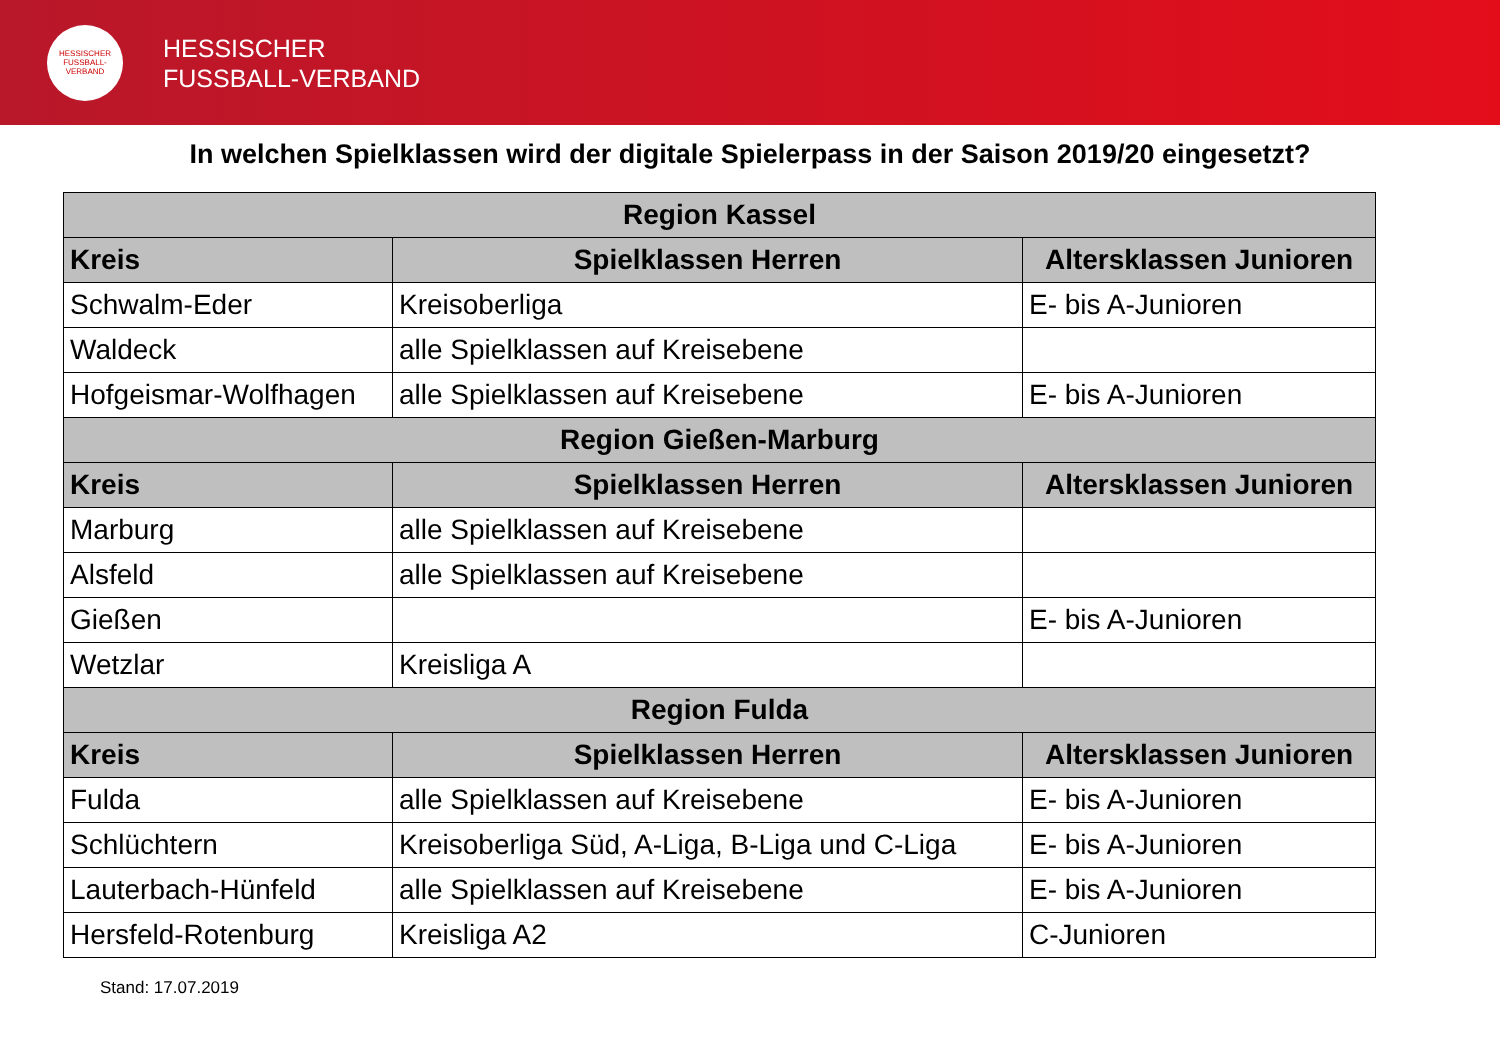HESSISCHER FUSSBALL-VERBAND
HESSISCHER
FUSSBALL-VERBAND
In welchen Spielklassen wird der digitale Spielerpass in der Saison 2019/20 eingesetzt?
| Region Kassel | | |
| --- | --- | --- |
| Kreis | Spielklassen Herren | Altersklassen Junioren |
| Schwalm-Eder | Kreisoberliga | E- bis A-Junioren |
| Waldeck | alle Spielklassen auf Kreisebene | |
| Hofgeismar-Wolfhagen | alle Spielklassen auf Kreisebene | E- bis A-Junioren |
| Region Gießen-Marburg | | |
| Kreis | Spielklassen Herren | Altersklassen Junioren |
| Marburg | alle Spielklassen auf Kreisebene | |
| Alsfeld | alle Spielklassen auf Kreisebene | |
| Gießen | | E- bis A-Junioren |
| Wetzlar | Kreisliga A | |
| Region Fulda | | |
| Kreis | Spielklassen Herren | Altersklassen Junioren |
| Fulda | alle Spielklassen auf Kreisebene | E- bis A-Junioren |
| Schlüchtern | Kreisoberliga Süd, A-Liga, B-Liga und C-Liga | E- bis A-Junioren |
| Lauterbach-Hünfeld | alle Spielklassen auf Kreisebene | E- bis A-Junioren |
| Hersfeld-Rotenburg | Kreisliga A2 | C-Junioren |
Stand: 17.07.2019